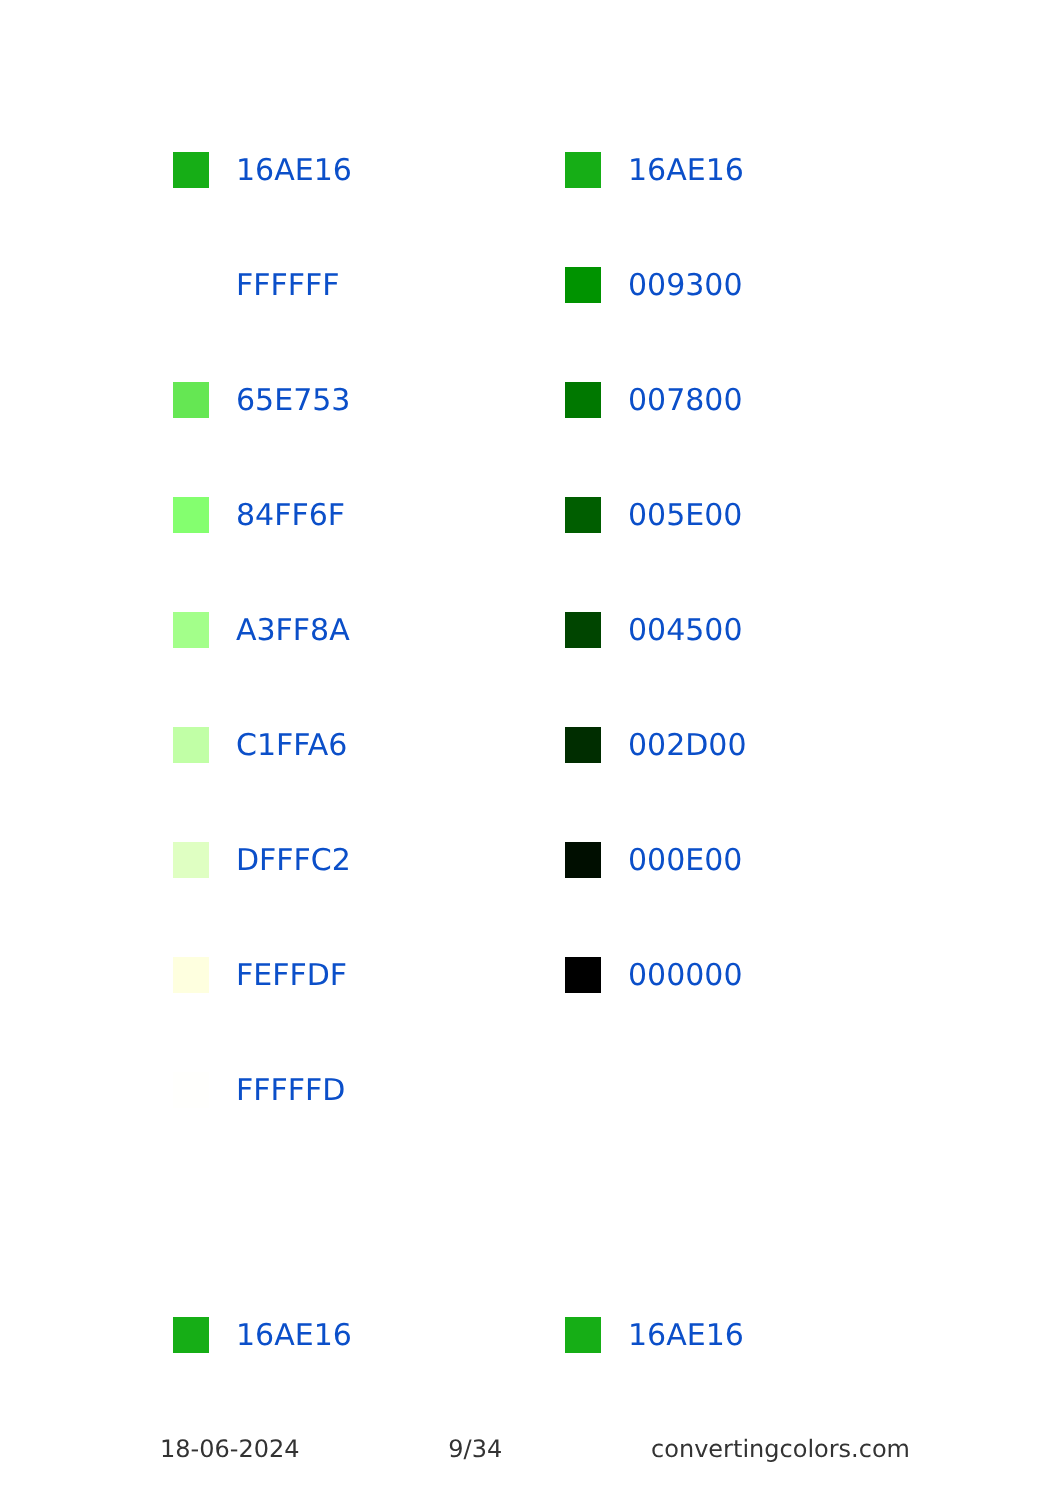16AE16 16AE16
FFFFFF 009300
65E753 007800
84FF6F 005E00
A3FF8A 004500
C1FFA6 002D00
DFFFC2 000E00
FEFFDF 000000
FFFFFD
16AE16 16AE16
18-06-2024 9/34 convertingcolors.com